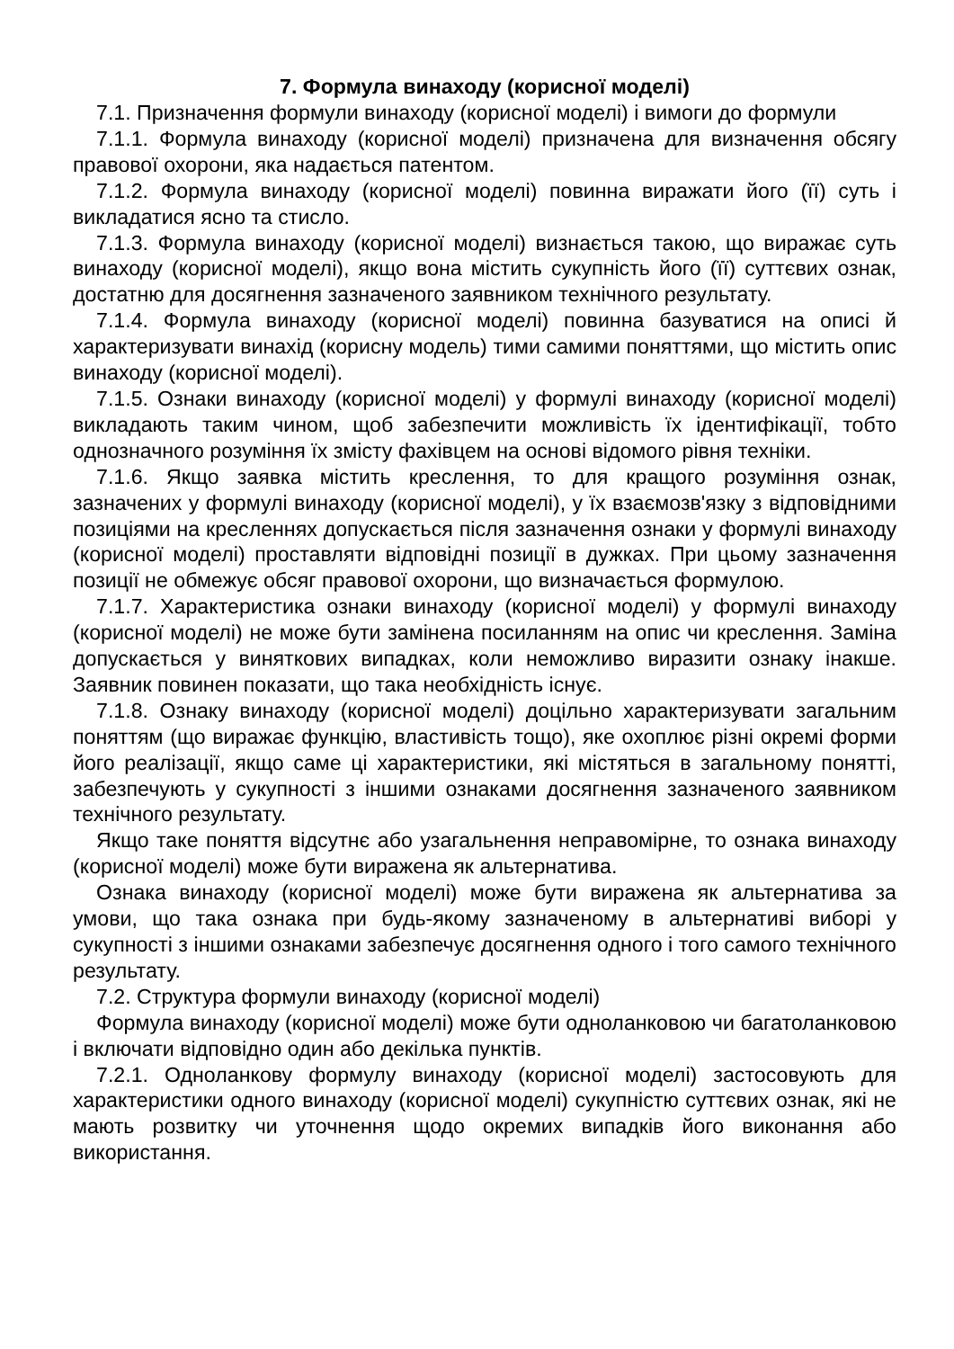7. Формула винаходу (корисної моделі)
7.1. Призначення формули винаходу (корисної моделі) і вимоги до формули
7.1.1. Формула винаходу (корисної моделі) призначена для визначення обсягу правової охорони, яка надається патентом.
7.1.2. Формула винаходу (корисної моделі) повинна виражати його (її) суть і викладатися ясно та стисло.
7.1.3. Формула винаходу (корисної моделі) визнається такою, що виражає суть винаходу (корисної моделі), якщо вона містить сукупність його (її) суттєвих ознак, достатню для досягнення зазначеного заявником технічного результату.
7.1.4. Формула винаходу (корисної моделі) повинна базуватися на описі й характеризувати винахід (корисну модель) тими самими поняттями, що містить опис винаходу (корисної моделі).
7.1.5. Ознаки винаходу (корисної моделі) у формулі винаходу (корисної моделі) викладають таким чином, щоб забезпечити можливість їх ідентифікації, тобто однозначного розуміння їх змісту фахівцем на основі відомого рівня техніки.
7.1.6. Якщо заявка містить креслення, то для кращого розуміння ознак, зазначених у формулі винаходу (корисної моделі), у їх взаємозв'язку з відповідними позиціями на кресленнях допускається після зазначення ознаки у формулі винаходу (корисної моделі) проставляти відповідні позиції в дужках. При цьому зазначення позиції не обмежує обсяг правової охорони, що визначається формулою.
7.1.7. Характеристика ознаки винаходу (корисної моделі) у формулі винаходу (корисної моделі) не може бути замінена посиланням на опис чи креслення. Заміна допускається у виняткових випадках, коли неможливо виразити ознаку інакше. Заявник повинен показати, що така необхідність існує.
7.1.8. Ознаку винаходу (корисної моделі) доцільно характеризувати загальним поняттям (що виражає функцію, властивість тощо), яке охоплює різні окремі форми його реалізації, якщо саме ці характеристики, які містяться в загальному понятті, забезпечують у сукупності з іншими ознаками досягнення зазначеного заявником технічного результату.
Якщо таке поняття відсутнє або узагальнення неправомірне, то ознака винаходу (корисної моделі) може бути виражена як альтернатива.
Ознака винаходу (корисної моделі) може бути виражена як альтернатива за умови, що така ознака при будь-якому зазначеному в альтернативі виборі у сукупності з іншими ознаками забезпечує досягнення одного і того самого технічного результату.
7.2. Структура формули винаходу (корисної моделі)
Формула винаходу (корисної моделі) може бути одноланковою чи багатоланковою і включати відповідно один або декілька пунктів.
7.2.1. Одноланкову формулу винаходу (корисної моделі) застосовують для характеристики одного винаходу (корисної моделі) сукупністю суттєвих ознак, які не мають розвитку чи уточнення щодо окремих випадків його виконання або використання.